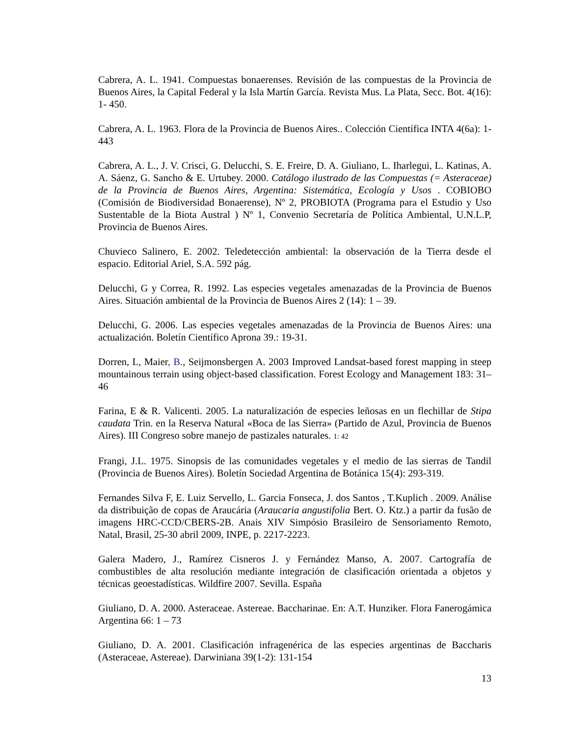Cabrera, A. L. 1941. Compuestas bonaerenses. Revisión de las compuestas de la Provincia de Buenos Aires, la Capital Federal y la Isla Martín García. Revista Mus. La Plata, Secc. Bot. 4(16): 1- 450.
Cabrera, A. L. 1963. Flora de la Provincia de Buenos Aires.. Colección Científica INTA 4(6a): 1- 443
Cabrera, A. L., J. V. Crisci, G. Delucchi, S. E. Freire, D. A. Giuliano, L. Iharlegui, L. Katinas, A. A. Sáenz, G. Sancho & E. Urtubey. 2000. Catálogo ilustrado de las Compuestas (= Asteraceae) de la Provincia de Buenos Aires, Argentina: Sistemática, Ecología y Usos . COBIOBO (Comisión de Biodiversidad Bonaerense), Nº 2, PROBIOTA (Programa para el Estudio y Uso Sustentable de la Biota Austral ) Nº 1, Convenio Secretaría de Política Ambiental, U.N.L.P, Provincia de Buenos Aires.
Chuvieco Salinero, E. 2002. Teledetección ambiental: la observación de la Tierra desde el espacio. Editorial Ariel, S.A. 592 pág.
Delucchi, G y Correa, R. 1992. Las especies vegetales amenazadas de la Provincia de Buenos Aires. Situación ambiental de la Provincia de Buenos Aires 2 (14): 1 – 39.
Delucchi, G. 2006. Las especies vegetales amenazadas de la Provincia de Buenos Aires: una actualización. Boletín Científico Aprona 39.: 19-31.
Dorren, L, Maier, B., Seijmonsbergen A. 2003 Improved Landsat-based forest mapping in steep mountainous terrain using object-based classification. Forest Ecology and Management 183: 31–46
Farina, E & R. Valicenti. 2005. La naturalización de especies leñosas en un flechillar de Stipa caudata Trin. en la Reserva Natural «Boca de las Sierra» (Partido de Azul, Provincia de Buenos Aires). III Congreso sobre manejo de pastizales naturales. 1: 42
Frangi, J.L. 1975. Sinopsis de las comunidades vegetales y el medio de las sierras de Tandil (Provincia de Buenos Aires). Boletín Sociedad Argentina de Botánica 15(4): 293-319.
Fernandes Silva F, E. Luiz Servello, L. Garcia Fonseca, J. dos Santos , T.Kuplich . 2009. Análise da distribuição de copas de Araucária (Araucaria angustifolia Bert. O. Ktz.) a partir da fusão de imagens HRC-CCD/CBERS-2B. Anais XIV Simpósio Brasileiro de Sensoriamento Remoto, Natal, Brasil, 25-30 abril 2009, INPE, p. 2217-2223.
Galera Madero, J., Ramírez Cisneros J. y Fernández Manso, A. 2007. Cartografía de combustibles de alta resolución mediante integración de clasificación orientada a objetos y técnicas geoestadísticas. Wildfire 2007. Sevilla. España
Giuliano, D. A. 2000. Asteraceae. Astereae. Baccharinae. En: A.T. Hunziker. Flora Fanerogámica Argentina 66: 1 – 73
Giuliano, D. A. 2001. Clasificación infragenérica de las especies argentinas de Baccharis (Asteraceae, Astereae). Darwiniana 39(1-2): 131-154
13